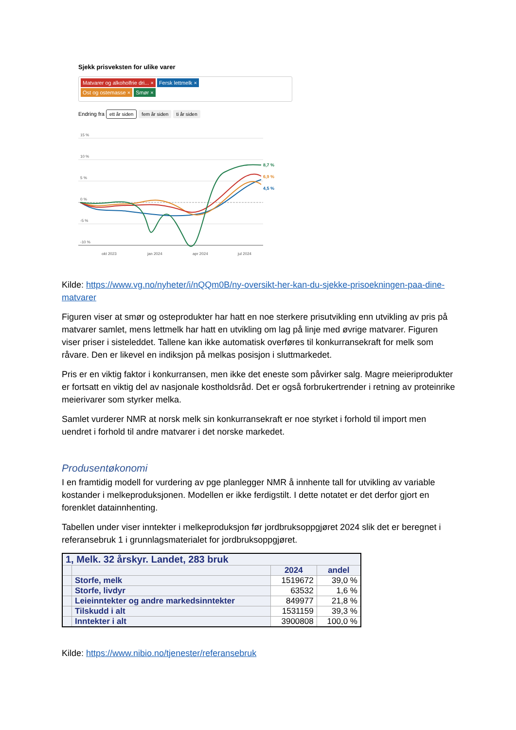Sjekk prisveksten for ulike varer
Matvarer og alkoholfrie dri... × Fersk lettmelk ×
Ost og ostemasse × Smør ×
Endring fra ett år siden fem år siden ti år siden
15 %
10 %
5 %
0 %
-5 %
-10 %
okt 2023
jan 2024
apr 2024
jul 2024
8,7 %
6,9 %
4,5 %
Kilde: https://www.vg.no/nyheter/i/nQQm0B/ny-oversikt-her-kan-du-sjekke-prisoekningen-paa-dine-matvarer
Figuren viser at smør og osteprodukter har hatt en noe sterkere prisutvikling enn utvikling av pris på matvarer samlet, mens lettmelk har hatt en utvikling om lag på linje med øvrige matvarer. Figuren viser priser i sisteleddet. Tallene kan ikke automatisk overføres til konkurransekraft for melk som råvare. Den er likevel en indiksjon på melkas posisjon i sluttmarkedet.
Pris er en viktig faktor i konkurransen, men ikke det eneste som påvirker salg. Magre meieriprodukter er fortsatt en viktig del av nasjonale kostholdsråd. Det er også forbrukertrender i retning av proteinrike meierivarer som styrker melka.
Samlet vurderer NMR at norsk melk sin konkurransekraft er noe styrket i forhold til import men uendret i forhold til andre matvarer i det norske markedet.
Produsentøkonomi
I en framtidig modell for vurdering av pge planlegger NMR å innhente tall for utvikling av variable kostander i melkeproduksjonen. Modellen er ikke ferdigstilt. I dette notatet er det derfor gjort en forenklet datainnhenting.
Tabellen under viser inntekter i melkeproduksjon før jordbruksoppgjøret 2024 slik det er beregnet i referansebruk 1 i grunnlagsmaterialet for jordbruksoppgjøret.
| 1, Melk. 32 årskyr. Landet, 283 bruk | | | |
| --- | --- | --- | --- |
| | | 2024 | andel |
| | Storfe, melk | 1519672 | 39,0 % |
| | Storfe, livdyr | 63532 | 1,6 % |
| | Leieinntekter og andre markedsinntekter | 849977 | 21,8 % |
| | Tilskudd i alt | 1531159 | 39,3 % |
| | Inntekter i alt | 3900808 | 100,0 % |
Kilde: https://www.nibio.no/tjenester/referansebruk